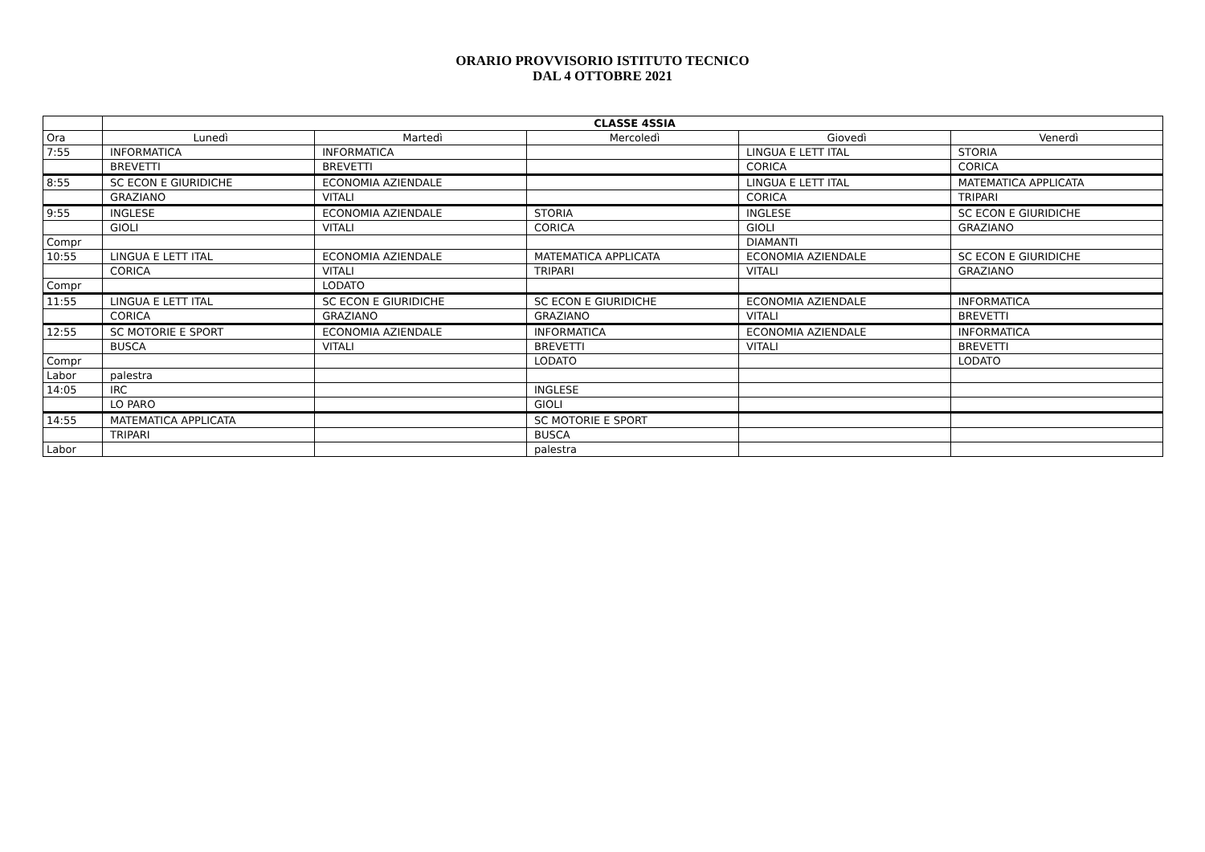ORARIO PROVVISORIO ISTITUTO TECNICO
DAL 4 OTTOBRE 2021
| | CLASSE 4SSIA | | | | |
| Ora | Lunedì | Martedì | Mercoledì | Giovedì | Venerdì |
| 7:55 | INFORMATICA | INFORMATICA | | LINGUA E LETT ITAL | STORIA |
| | BREVETTI | BREVETTI | | CORICA | CORICA |
| 8:55 | SC ECON E GIURIDICHE | ECONOMIA AZIENDALE | | LINGUA E LETT ITAL | MATEMATICA APPLICATA |
| | GRAZIANO | VITALI | | CORICA | TRIPARI |
| 9:55 | INGLESE | ECONOMIA AZIENDALE | STORIA | INGLESE | SC ECON E GIURIDICHE |
| | GIOLI | VITALI | CORICA | GIOLI | GRAZIANO |
| Compr | | | | DIAMANTI | |
| 10:55 | LINGUA E LETT ITAL | ECONOMIA AZIENDALE | MATEMATICA APPLICATA | ECONOMIA AZIENDALE | SC ECON E GIURIDICHE |
| | CORICA | VITALI | TRIPARI | VITALI | GRAZIANO |
| Compr | | LODATO | | | |
| 11:55 | LINGUA E LETT ITAL | SC ECON E GIURIDICHE | SC ECON E GIURIDICHE | ECONOMIA AZIENDALE | INFORMATICA |
| | CORICA | GRAZIANO | GRAZIANO | VITALI | BREVETTI |
| 12:55 | SC MOTORIE E SPORT | ECONOMIA AZIENDALE | INFORMATICA | ECONOMIA AZIENDALE | INFORMATICA |
| | BUSCA | VITALI | BREVETTI | VITALI | BREVETTI |
| Compr | | | LODATO | | LODATO |
| Labor | palestra | | | | |
| 14:05 | IRC | | INGLESE | | |
| | LO PARO | | GIOLI | | |
| 14:55 | MATEMATICA APPLICATA | | SC MOTORIE E SPORT | | |
| | TRIPARI | | BUSCA | | |
| Labor | | | palestra | | |